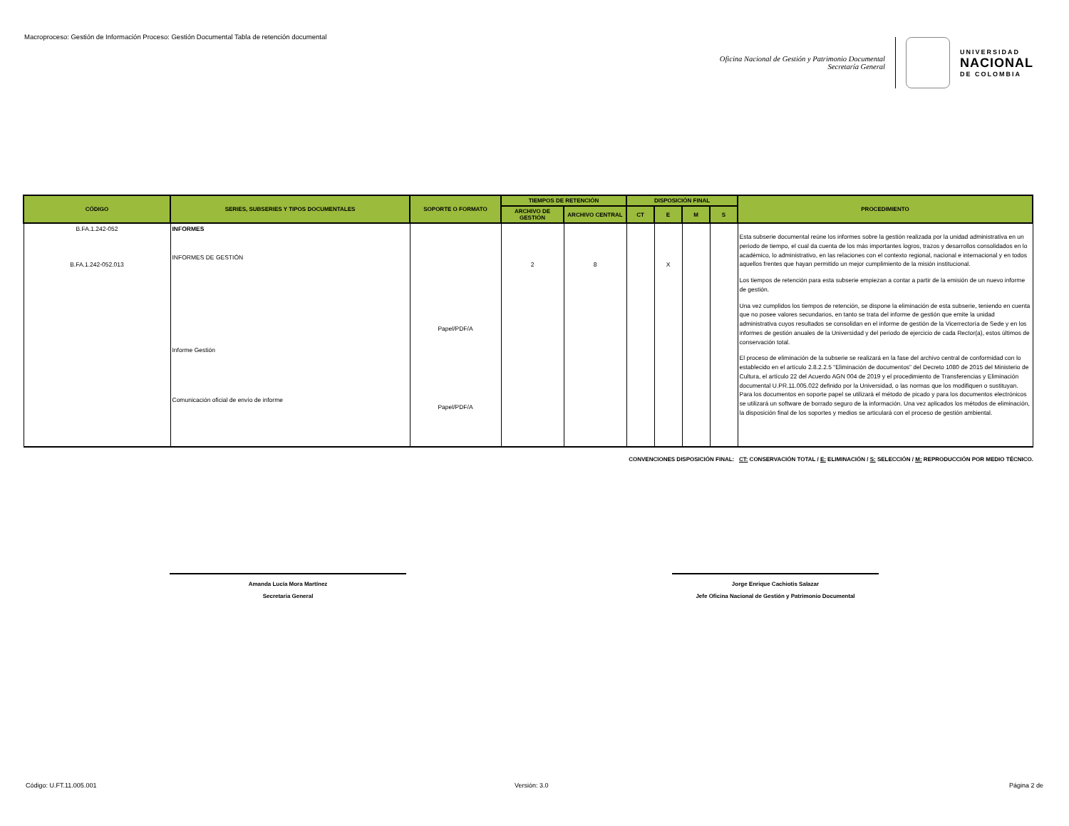Macroproceso: Gestión de Información Proceso: Gestión Documental Tabla de retención documental
Oficina Nacional de Gestión y Patrimonio Documental
Secretaría General
UNIVERSIDAD
NACIONAL
DE COLOMBIA
| CÓDIGO | SERIES, SUBSERIES Y TIPOS DOCUMENTALES | SOPORTE O FORMATO | TIEMPOS DE RETENCIÓN | | DISPOSICIÓN FINAL | | | | PROCEDIMIENTO |
| --- | --- | --- | --- | --- | --- | --- | --- | --- | --- |
| | | | ARCHIVO DE GESTIÓN | ARCHIVO CENTRAL | CT | E | M | S | |
| B.FA.1.242-052 B.FA.1.242-052.013 | INFORMES INFORMES DE GESTIÓN Informe Gestión Comunicación oficial de envío de informe | Papel/PDF/A Papel/PDF/A | 2 | 8 | | X | | | Esta subserie documental reúne los informes sobre la gestión realizada por la unidad administrativa en un periodo de tiempo, el cual da cuenta de los más importantes logros, trazos y desarrollos consolidados en lo académico, lo administrativo, en las relaciones con el contexto regional, nacional e internacional y en todos aquellos frentes que hayan permitido un mejor cumplimiento de la misión institucional. Los tiempos de retención para esta subserie empiezan a contar a partir de la emisión de un nuevo informe de gestión. Una vez cumplidos los tiempos de retención, se dispone la eliminación de esta subserie, teniendo en cuenta que no posee valores secundarios, en tanto se trata del informe de gestión que emite la unidad administrativa cuyos resultados se consolidan en el informe de gestión de la Vicerrectoría de Sede y en los informes de gestión anuales de la Universidad y del periodo de ejercicio de cada Rector(a), estos últimos de conservación total. El proceso de eliminación de la subserie se realizará en la fase del archivo central de conformidad con lo establecido en el artículo 2.8.2.2.5 “Eliminación de documentos” del Decreto 1080 de 2015 del Ministerio de Cultura, el artículo 22 del Acuerdo AGN 004 de 2019 y el procedimiento de Transferencias y Eliminación documental U.PR.11.005.022 definido por la Universidad, o las normas que los modifiquen o sustituyan. Para los documentos en soporte papel se utilizará el método de picado y para los documentos electrónicos se utilizará un software de borrado seguro de la información. Una vez aplicados los métodos de eliminación, la disposición final de los soportes y medios se articulará con el proceso de gestión ambiental. |
CONVENCIONES DISPOSICIÓN FINAL: CT: CONSERVACIÓN TOTAL / E: ELIMINACIÓN / S: SELECCIÓN / M: REPRODUCCIÓN POR MEDIO TÉCNICO.
Amanda Lucía Mora Martínez
Secretaria General
Jorge Enrique Cachiotis Salazar
Jefe Oficina Nacional de Gestión y Patrimonio Documental
Código: U.FT.11.005.001 Versión: 3.0 Página 2 de